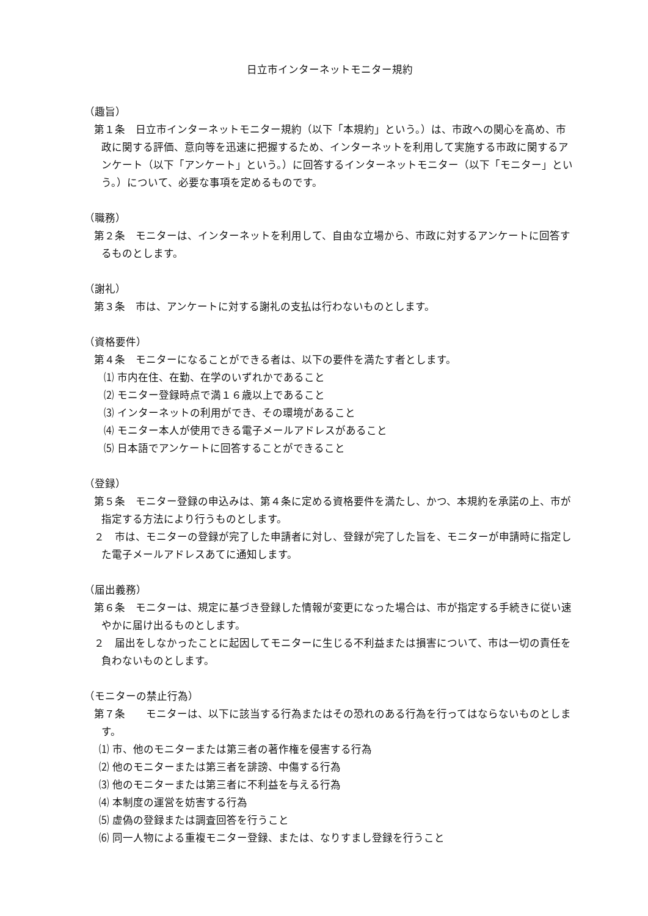日立市インターネットモニター規約
（趣旨）
第１条　日立市インターネットモニター規約（以下「本規約」という。）は、市政への関心を高め、市政に関する評価、意向等を迅速に把握するため、インターネットを利用して実施する市政に関するアンケート（以下「アンケート」という。）に回答するインターネットモニター（以下「モニター」という。）について、必要な事項を定めるものです。
（職務）
第２条　モニターは、インターネットを利用して、自由な立場から、市政に対するアンケートに回答するものとします。
（謝礼）
第３条　市は、アンケートに対する謝礼の支払は行わないものとします。
（資格要件）
第４条　モニターになることができる者は、以下の要件を満たす者とします。
⑴ 市内在住、在勤、在学のいずれかであること
⑵ モニター登録時点で満１６歳以上であること
⑶ インターネットの利用ができ、その環境があること
⑷ モニター本人が使用できる電子メールアドレスがあること
⑸ 日本語でアンケートに回答することができること
（登録）
第５条　モニター登録の申込みは、第４条に定める資格要件を満たし、かつ、本規約を承諾の上、市が指定する方法により行うものとします。
２　市は、モニターの登録が完了した申請者に対し、登録が完了した旨を、モニターが申請時に指定した電子メールアドレスあてに通知します。
（届出義務）
第６条　モニターは、規定に基づき登録した情報が変更になった場合は、市が指定する手続きに従い速やかに届け出るものとします。
２　届出をしなかったことに起因してモニターに生じる不利益または損害について、市は一切の責任を負わないものとします。
（モニターの禁止行為）
第７条　　モニターは、以下に該当する行為またはその恐れのある行為を行ってはならないものとします。
⑴ 市、他のモニターまたは第三者の著作権を侵害する行為
⑵ 他のモニターまたは第三者を誹謗、中傷する行為
⑶ 他のモニターまたは第三者に不利益を与える行為
⑷ 本制度の運営を妨害する行為
⑸ 虚偽の登録または調査回答を行うこと
⑹ 同一人物による重複モニター登録、または、なりすまし登録を行うこと